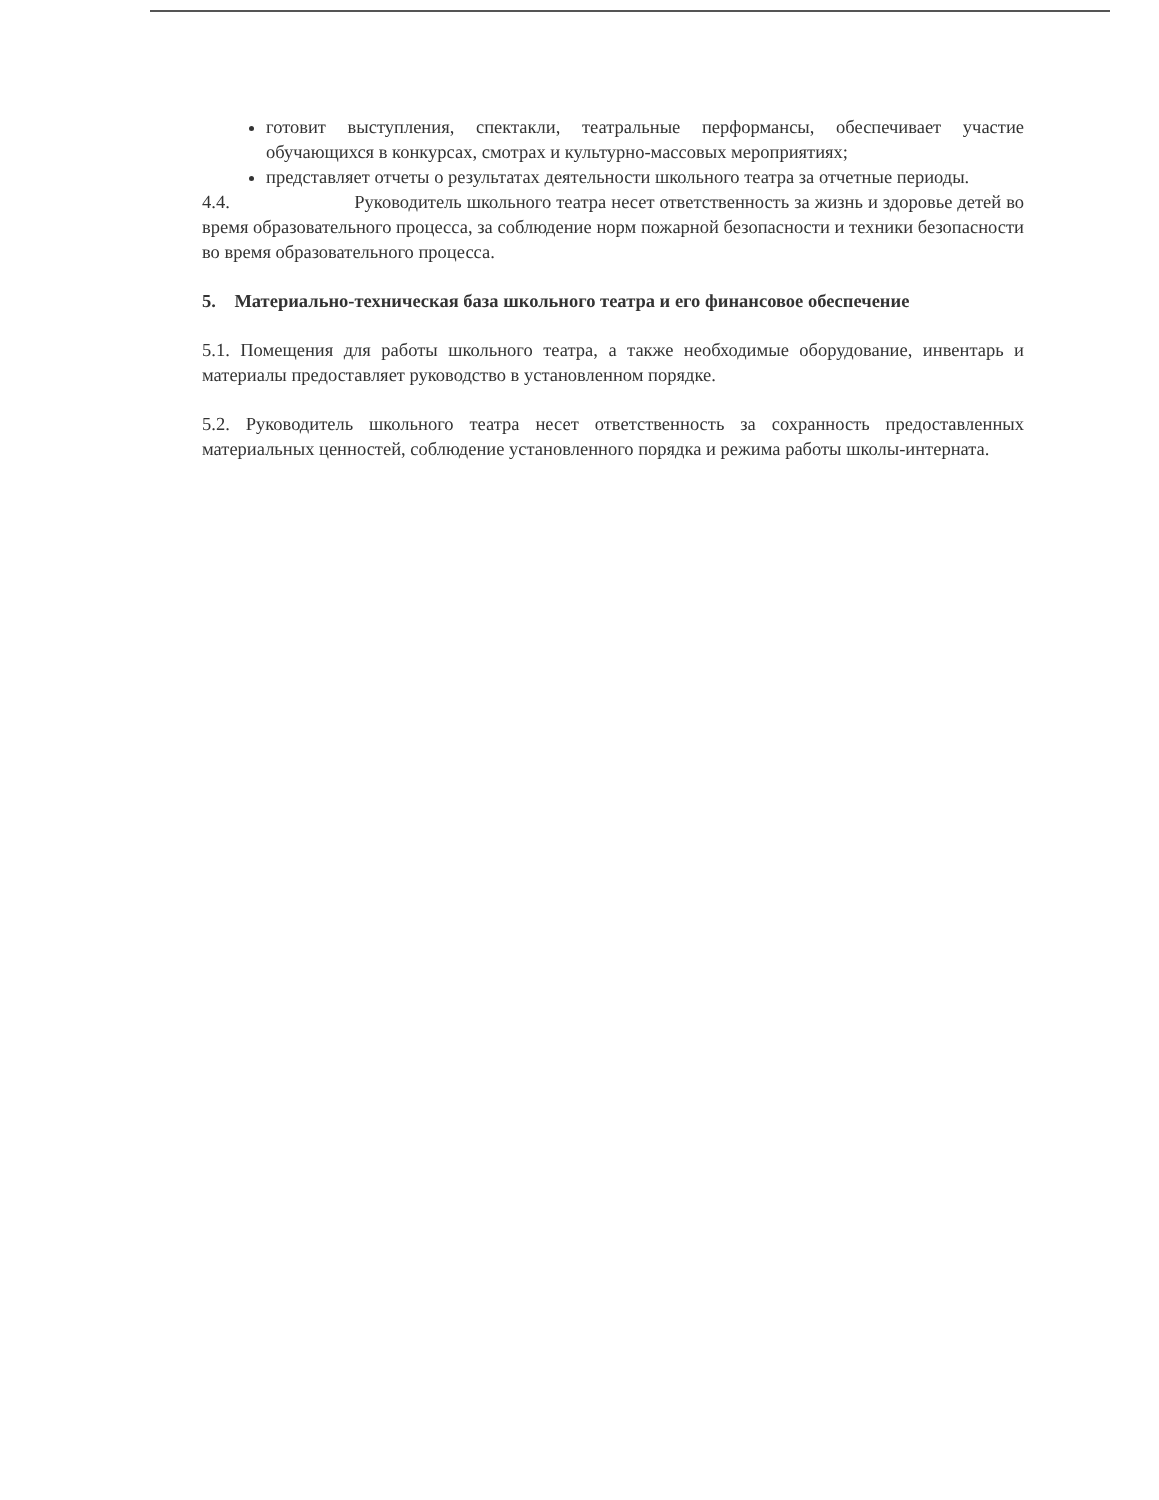готовит выступления, спектакли, театральные перформансы, обеспечивает участие обучающихся в конкурсах, смотрах и культурно-массовых мероприятиях;
представляет отчеты о результатах деятельности школьного театра за отчетные периоды.
4.4. Руководитель школьного театра несет ответственность за жизнь и здоровье детей во время образовательного процесса, за соблюдение норм пожарной безопасности и техники безопасности во время образовательного процесса.
5. Материально-техническая база школьного театра и его финансовое обеспечение
5.1. Помещения для работы школьного театра, а также необходимые оборудование, инвентарь и материалы предоставляет руководство в установленном порядке.
5.2. Руководитель школьного театра несет ответственность за сохранность предоставленных материальных ценностей, соблюдение установленного порядка и режима работы школы-интерната.